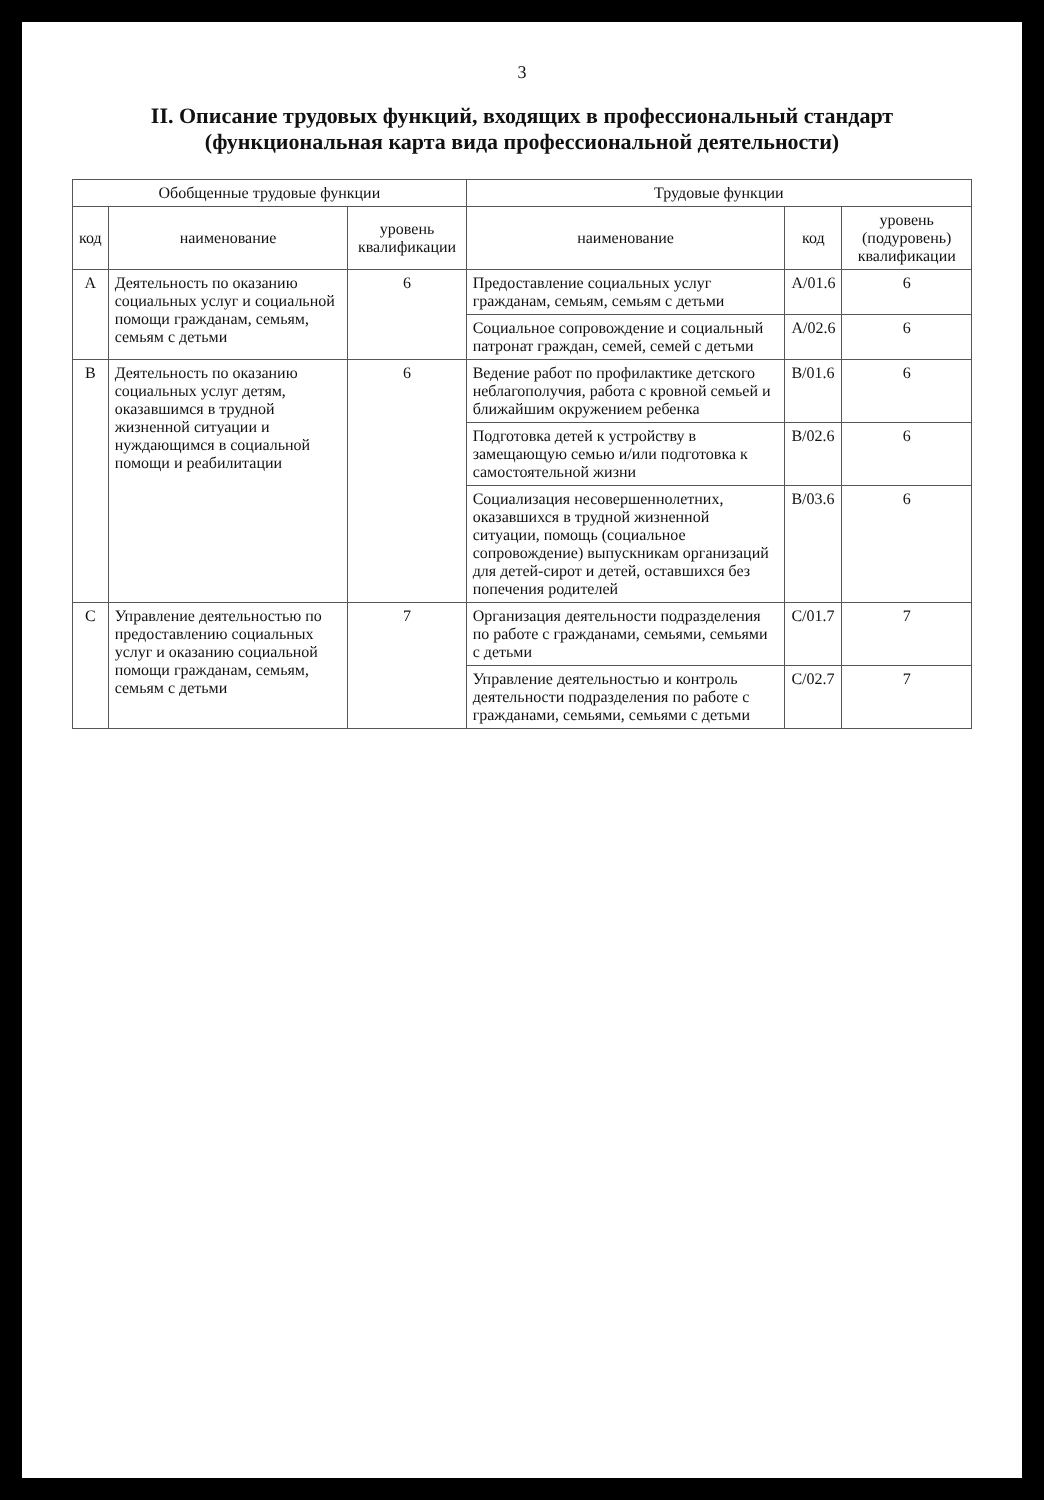3
II. Описание трудовых функций, входящих в профессиональный стандарт (функциональная карта вида профессиональной деятельности)
| Обобщенные трудовые функции | | | Трудовые функции | | |
| --- | --- | --- | --- | --- | --- |
| код | наименование | уровень квалификации | наименование | код | уровень (подуровень) квалификации |
| A | Деятельность по оказанию социальных услуг и социальной помощи гражданам, семьям, семьям с детьми | 6 | Предоставление социальных услуг гражданам, семьям, семьям с детьми | A/01.6 | 6 |
| | | | Социальное сопровождение и социальный патронат граждан, семей, семей с детьми | A/02.6 | 6 |
| B | Деятельность по оказанию социальных услуг детям, оказавшимся в трудной жизненной ситуации и нуждающимся в социальной помощи и реабилитации | 6 | Ведение работ по профилактике детского неблагополучия, работа с кровной семьей и ближайшим окружением ребенка | B/01.6 | 6 |
| | | | Подготовка детей к устройству в замещающую семью и/или подготовка к самостоятельной жизни | B/02.6 | 6 |
| | | | Социализация несовершеннолетних, оказавшихся в трудной жизненной ситуации, помощь (социальное сопровождение) выпускникам организаций для детей-сирот и детей, оставшихся без попечения родителей | B/03.6 | 6 |
| C | Управление деятельностью по предоставлению социальных услуг и оказанию социальной помощи гражданам, семьям, семьям с детьми | 7 | Организация деятельности подразделения по работе с гражданами, семьями, семьями с детьми | C/01.7 | 7 |
| | | | Управление деятельностью и контроль деятельности подразделения по работе с гражданами, семьями, семьями с детьми | C/02.7 | 7 |